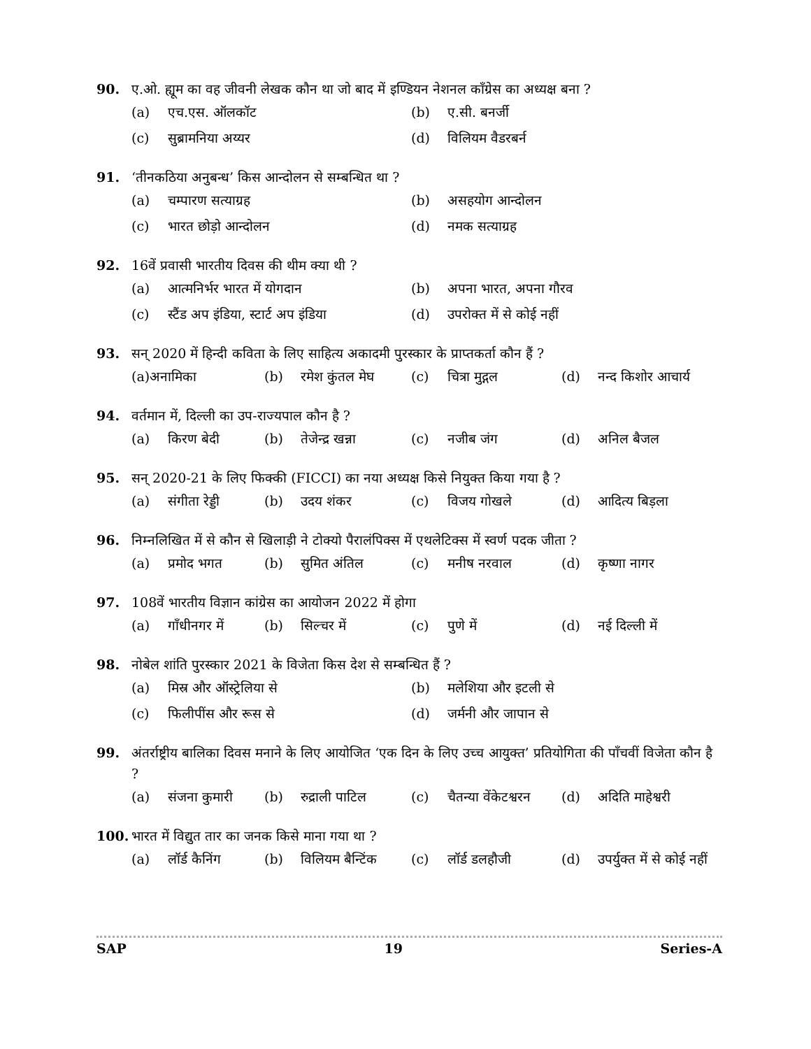90. ए.ओ. ह्यूम का वह जीवनी लेखक कौन था जो बाद में इण्डियन नेशनल काँग्रेस का अध्यक्ष बना ?
(a) एच.एस. ऑलकॉट (b) ए.सी. बनर्जी
(c) सुब्रामनिया अय्यर (d) विलियम वैडरबर्न
91. ‘तीनकठिया अनुबन्ध’ किस आन्दोलन से सम्बन्धित था ?
(a) चम्पारण सत्याग्रह (b) असहयोग आन्दोलन
(c) भारत छोड़ो आन्दोलन (d) नमक सत्याग्रह
92. 16वें प्रवासी भारतीय दिवस की थीम क्या थी ?
(a) आत्मनिर्भर भारत में योगदान (b) अपना भारत, अपना गौरव
(c) स्टैंड अप इंडिया, स्टार्ट अप इंडिया
(d) उपरोक्त में से कोई नहीं
93. सन् 2020 में हिन्दी कविता के लिए साहित्य अकादमी पुरस्कार के प्राप्तकर्ता कौन हैं ?
(a) अनामिका (b) रमेश कुंतल मेघ (c) चित्रा मुद्गल (d) नन्द किशोर आचार्य
94. वर्तमान में, दिल्ली का उप-राज्यपाल कौन है ?
(a) किरण बेदी (b) तेजेन्द्र खन्ना
(c) नजीब जंग (d) अनिल बैजल
95. सन् 2020-21 के लिए फिक्की (FICCI) का नया अध्यक्ष किसे नियुक्त किया गया है ?
(a) संगीता रेड्डी
(b) उदय शंकर (c) विजय गोखले (d) आदित्य बिड़ला
96. निम्नलिखित में से कौन से खिलाड़ी ने टोक्यो पैरालंपिक्स में एथलेटिक्स में स्वर्ण पदक जीता ?
(a) प्रमोद भगत (b) सुमित अंतिल (c) मनीष नरवाल (d) कृष्णा नागर
97. 108वें भारतीय विज्ञान कांग्रेस का आयोजन 2022 में होगा
(a) गाँधीनगर में (b) सिल्चर में (c) पुणे में (d) नई दिल्ली में
98. नोबेल शांति पुरस्कार 2021 के विजेता किस देश से सम्बन्धित हैं ?
(a) मिस्र और ऑस्ट्रेलिया से (b) मलेशिया और इटली से
(c) फिलीपींस और रूस से (d) जर्मनी और जापान से
99. अंतर्राष्ट्रीय बालिका दिवस मनाने के लिए आयोजित ‘एक दिन के लिए उच्च आयुक्त’ प्रतियोगिता की पाँचवीं विजेता कौन है ?
(a) संजना कुमारी (b) रुद्राली पाटिल (c) चैतन्या वेंकेटश्वरन
(d) अदिति माहेश्वरी
100. भारत में विद्युत तार का जनक किसे माना गया था ?
(a) लॉर्ड कैनिंग (b) विलियम बैन्टिंक
(c) लॉर्ड डलहौजी (d) उपर्युक्त में से कोई नहीं
SAP 19 Series-A